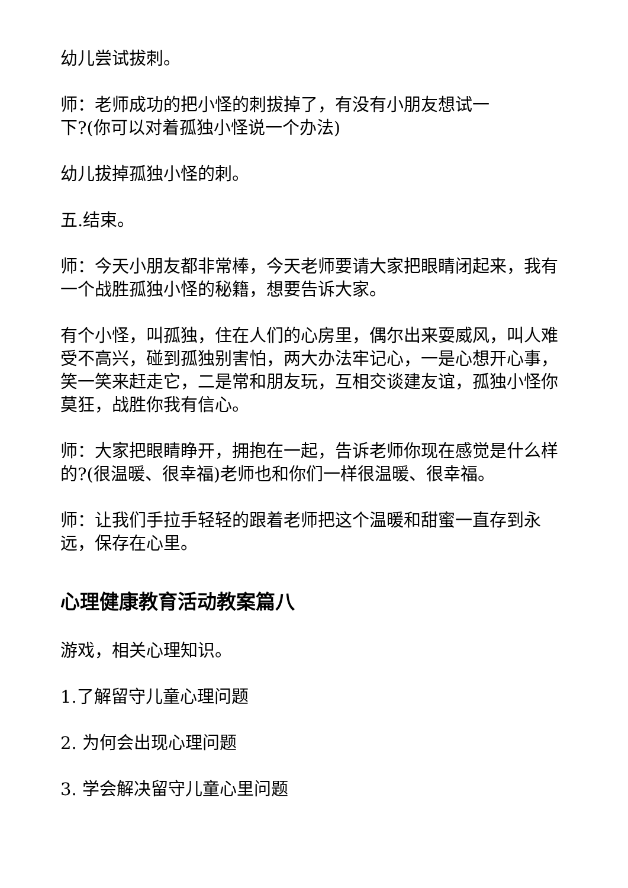幼儿尝试拔刺。
师：老师成功的把小怪的刺拔掉了，有没有小朋友想试一
下?(你可以对着孤独小怪说一个办法)
幼儿拔掉孤独小怪的刺。
五.结束。
师：今天小朋友都非常棒，今天老师要请大家把眼睛闭起来，我有一个战胜孤独小怪的秘籍，想要告诉大家。
有个小怪，叫孤独，住在人们的心房里，偶尔出来耍威风，叫人难受不高兴，碰到孤独别害怕，两大办法牢记心，一是心想开心事，笑一笑来赶走它，二是常和朋友玩，互相交谈建友谊，孤独小怪你莫狂，战胜你我有信心。
师：大家把眼睛睁开，拥抱在一起，告诉老师你现在感觉是什么样的?(很温暖、很幸福)老师也和你们一样很温暖、很幸福。
师：让我们手拉手轻轻的跟着老师把这个温暖和甜蜜一直存到永远，保存在心里。
心理健康教育活动教案篇八
游戏，相关心理知识。
1.了解留守儿童心理问题
2. 为何会出现心理问题
3. 学会解决留守儿童心里问题